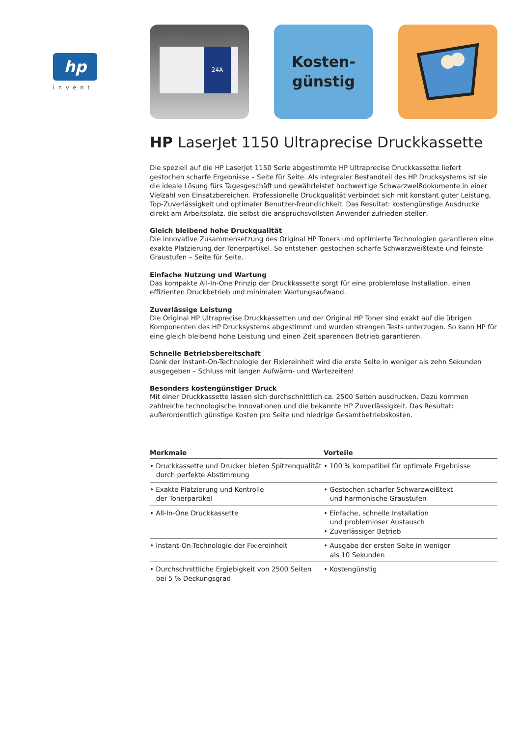hp
invent
24A
Kosten-
günstig
HP LaserJet 1150 Ultraprecise Druckkassette
Die speziell auf die HP LaserJet 1150 Serie abgestimmte HP Ultraprecise Druckkassette liefert gestochen scharfe Ergebnisse – Seite für Seite. Als integraler Bestandteil des HP Drucksystems ist sie die ideale Lösung fürs Tagesgeschäft und gewährleistet hochwertige Schwarzweißdokumente in einer Vielzahl von Einsatzbereichen. Professionelle Druckqualität verbindet sich mit konstant guter Leistung, Top-Zuverlässigkeit und optimaler Benutzer-freundlichkeit. Das Resultat: kostengünstige Ausdrucke direkt am Arbeitsplatz, die selbst die anspruchsvollsten Anwender zufrieden stellen.
Gleich bleibend hohe Druckqualität
Die innovative Zusammensetzung des Original HP Toners und optimierte Technologien garantieren eine exakte Platzierung der Tonerpartikel. So entstehen gestochen scharfe Schwarzweißtexte und feinste Graustufen – Seite für Seite.
Einfache Nutzung und Wartung
Das kompakte All-In-One Prinzip der Druckkassette sorgt für eine problemlose Installation, einen effizienten Druckbetrieb und minimalen Wartungsaufwand.
Zuverlässige Leistung
Die Original HP Ultraprecise Druckkassetten und der Original HP Toner sind exakt auf die übrigen Komponenten des HP Drucksystems abgestimmt und wurden strengen Tests unterzogen. So kann HP für eine gleich bleibend hohe Leistung und einen Zeit sparenden Betrieb garantieren.
Schnelle Betriebsbereitschaft
Dank der Instant-On-Technologie der Fixiereinheit wird die erste Seite in weniger als zehn Sekunden ausgegeben – Schluss mit langen Aufwärm- und Wartezeiten!
Besonders kostengünstiger Druck
Mit einer Druckkassette lassen sich durchschnittlich ca. 2500 Seiten ausdrucken. Dazu kommen zahlreiche technologische Innovationen und die bekannte HP Zuverlässigkeit. Das Resultat: außerordentlich günstige Kosten pro Seite und niedrige Gesamtbetriebskosten.
| Merkmale | Vorteile |
| --- | --- |
| • Druckkassette und Drucker bieten Spitzenqualität durch perfekte Abstimmung | • 100 % kompatibel für optimale Ergebnisse |
| • Exakte Platzierung und Kontrolle der Tonerpartikel | • Gestochen scharfer Schwarzweißtext und harmonische Graustufen |
| • All-In-One Druckkassette | • Einfache, schnelle Installation und problemloser Austausch • Zuverlässiger Betrieb |
| • Instant-On-Technologie der Fixiereinheit | • Ausgabe der ersten Seite in weniger als 10 Sekunden |
| • Durchschnittliche Ergiebigkeit von 2500 Seiten bei 5 % Deckungsgrad | • Kostengünstig |